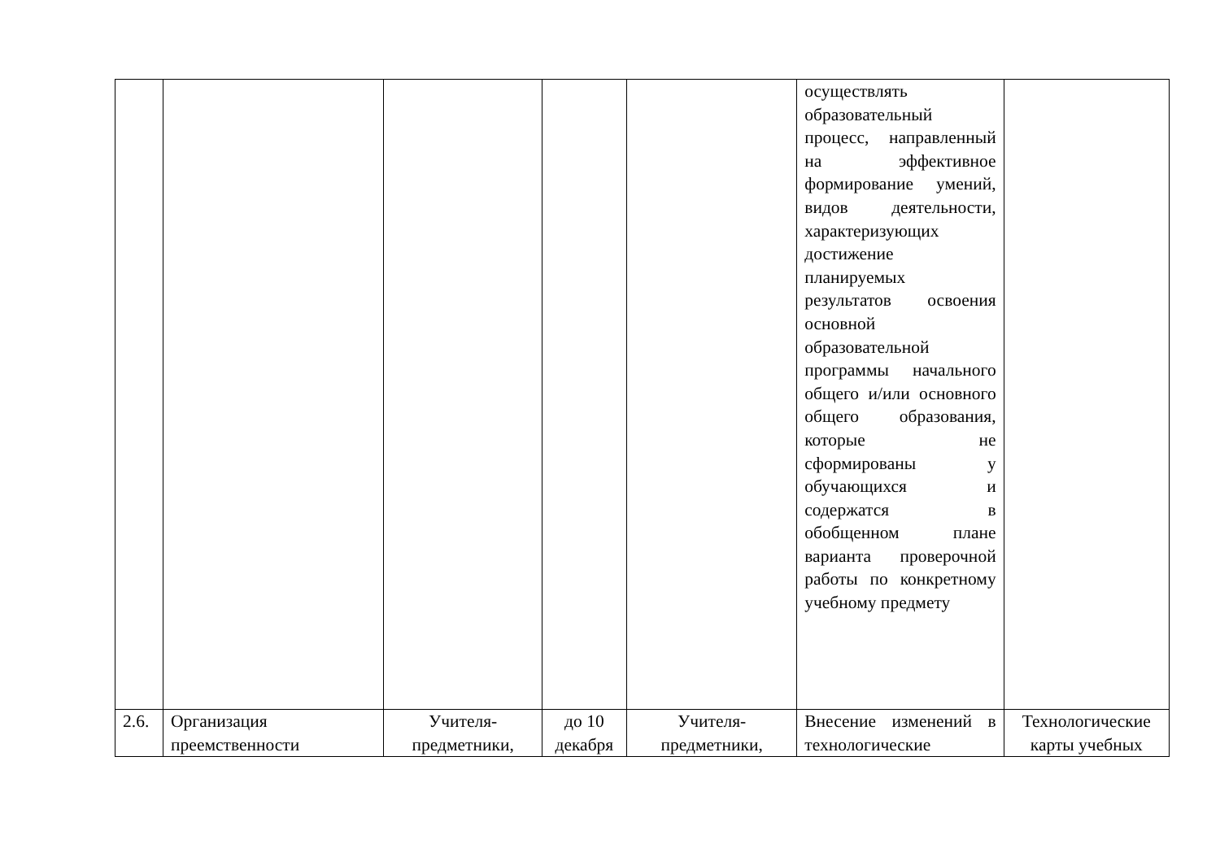| | | | | | осуществлять образовательный процесс, направленный на эффективное формирование умений, видов деятельности, характеризующих достижение планируемых результатов освоения основной образовательной программы начального общего и/или основного общего образования, которые не сформированы у обучающихся и содержатся в обобщенном плане варианта проверочной работы по конкретному учебному предмету | |
| 2.6. | Организация преемственности | Учителя-предметники, | до 10 декабря | Учителя-предметники, | Внесение изменений в технологические | Технологические карты учебных |